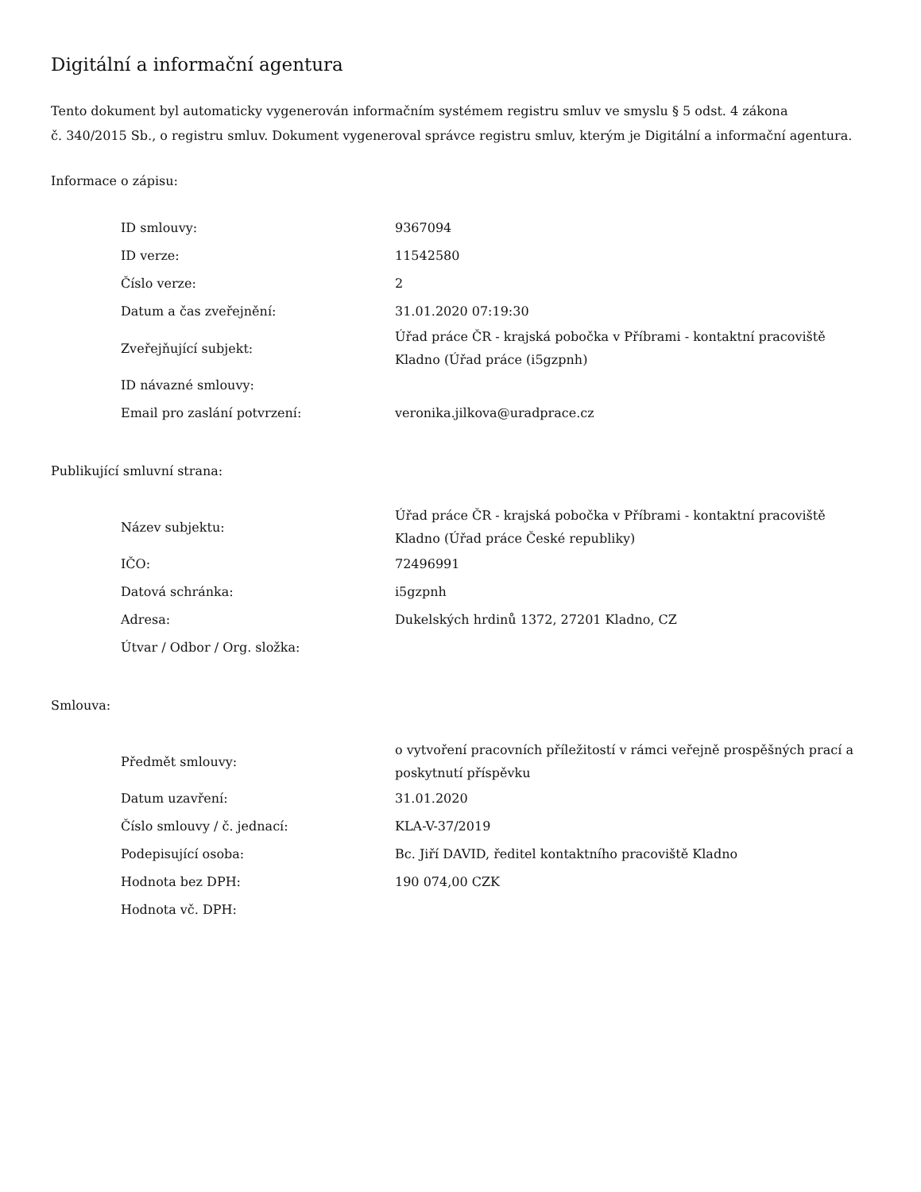Digitální a informační agentura
Tento dokument byl automaticky vygenerován informačním systémem registru smluv ve smyslu § 5 odst. 4 zákona
č. 340/2015 Sb., o registru smluv. Dokument vygeneroval správce registru smluv, kterým je Digitální a informační agentura.
Informace o zápisu:
| ID smlouvy: | 9367094 |
| ID verze: | 11542580 |
| Číslo verze: | 2 |
| Datum a čas zveřejnění: | 31.01.2020 07:19:30 |
| Zveřejňující subjekt: | Úřad práce ČR - krajská pobočka v Příbrami - kontaktní pracoviště Kladno (Úřad práce (i5gzpnh) |
| ID návazné smlouvy: | |
| Email pro zaslání potvrzení: | veronika.jilkova@uradprace.cz |
Publikující smluvní strana:
| Název subjektu: | Úřad práce ČR - krajská pobočka v Příbrami - kontaktní pracoviště Kladno (Úřad práce České republiky) |
| IČO: | 72496991 |
| Datová schránka: | i5gzpnh |
| Adresa: | Dukelských hrdinů 1372, 27201 Kladno, CZ |
| Útvar / Odbor / Org. složka: | |
Smlouva:
| Předmět smlouvy: | o vytvoření pracovních příležitostí v rámci veřejně prospěšných prací a poskytnutí příspěvku |
| Datum uzavření: | 31.01.2020 |
| Číslo smlouvy / č. jednací: | KLA-V-37/2019 |
| Podepisující osoba: | Bc. Jiří DAVID, ředitel kontaktního pracoviště Kladno |
| Hodnota bez DPH: | 190 074,00 CZK |
| Hodnota vč. DPH: | |